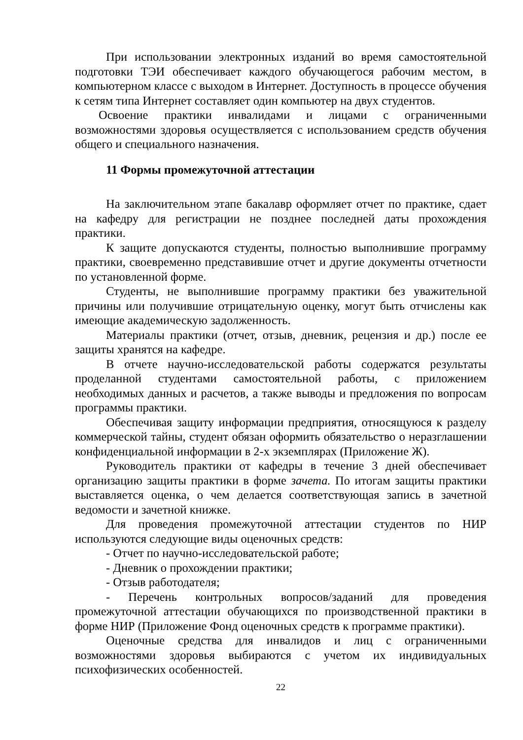При использовании электронных изданий во время самостоятельной подготовки ТЭИ обеспечивает каждого обучающегося рабочим местом, в компьютерном классе с выходом в Интернет. Доступность в процессе обучения к сетям типа Интернет составляет один компьютер на двух студентов.
Освоение практики инвалидами и лицами с ограниченными возможностями здоровья осуществляется с использованием средств обучения общего и специального назначения.
11 Формы промежуточной аттестации
На заключительном этапе бакалавр оформляет отчет по практике, сдает на кафедру для регистрации не позднее последней даты прохождения практики.
К защите допускаются студенты, полностью выполнившие программу практики, своевременно представившие отчет и другие документы отчетности по установленной форме.
Студенты, не выполнившие программу практики без уважительной причины или получившие отрицательную оценку, могут быть отчислены как имеющие академическую задолженность.
Материалы практики (отчет, отзыв, дневник, рецензия и др.) после ее защиты хранятся на кафедре.
В отчете научно-исследовательской работы содержатся результаты проделанной студентами самостоятельной работы, с приложением необходимых данных и расчетов, а также выводы и предложения по вопросам программы практики.
Обеспечивая защиту информации предприятия, относящуюся к разделу коммерческой тайны, студент обязан оформить обязательство о неразглашении конфиденциальной информации в 2-х экземплярах (Приложение Ж).
Руководитель практики от кафедры в течение 3 дней обеспечивает организацию защиты практики в форме зачета. По итогам защиты практики выставляется оценка, о чем делается соответствующая запись в зачетной ведомости и зачетной книжке.
Для проведения промежуточной аттестации студентов по НИР используются следующие виды оценочных средств:
- Отчет по научно-исследовательской работе;
- Дневник о прохождении практики;
- Отзыв работодателя;
- Перечень контрольных вопросов/заданий для проведения промежуточной аттестации обучающихся по производственной практики в форме НИР (Приложение Фонд оценочных средств к программе практики).
Оценочные средства для инвалидов и лиц с ограниченными возможностями здоровья выбираются с учетом их индивидуальных психофизических особенностей.
22